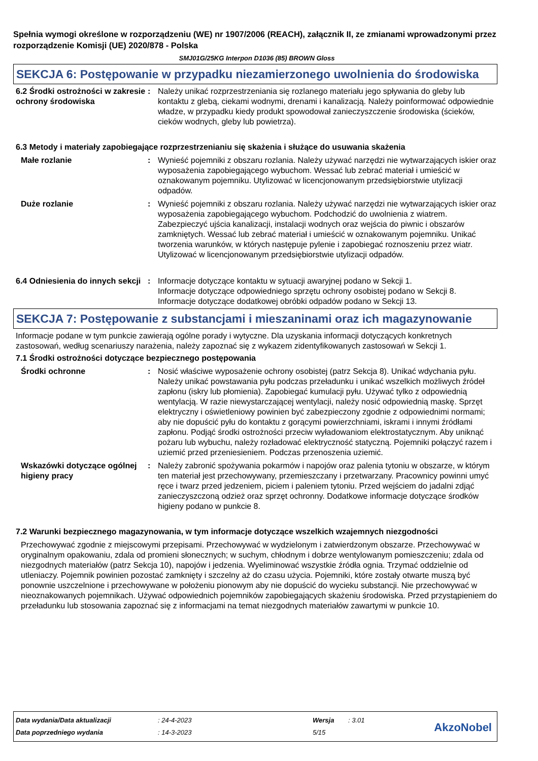Spełnia wymogi określone w rozporządzeniu (WE) nr 1907/2006 (REACH), załącznik II, ze zmianami wprowadzonymi przez rozporządzenie Komisji (UE) 2020/878 - Polska
SMJ01G/25KG Interpon D1036 (85) BROWN Gloss
SEKCJA 6: Postępowanie w przypadku niezamierzonego uwolnienia do środowiska
6.2 Środki ostrożności w zakresie ochrony środowiska
: Należy unikać rozprzestrzeniania się rozlanego materiału jego spływania do gleby lub kontaktu z glebą, ciekami wodnymi, drenami i kanalizacją. Należy poinformować odpowiednie władze, w przypadku kiedy produkt spowodował zanieczyszczenie środowiska (ścieków, cieków wodnych, gleby lub powietrza).
6.3 Metody i materiały zapobiegające rozprzestrzenianiu się skażenia i służące do usuwania skażenia
Małe rozlanie : Wynieść pojemniki z obszaru rozlania. Należy używać narzędzi nie wytwarzających iskier oraz wyposażenia zapobiegającego wybuchom. Wessać lub zebrać materiał i umieścić w oznakowanym pojemniku. Utylizować w licencjonowanym przedsiębiorstwie utylizacji odpadów.
Duże rozlanie : Wynieść pojemniki z obszaru rozlania. Należy używać narzędzi nie wytwarzających iskier oraz wyposażenia zapobiegającego wybuchom. Podchodzić do uwolnienia z wiatrem. Zabezpieczyć ujścia kanalizacji, instalacji wodnych oraz wejścia do piwnic i obszarów zamkniętych. Wessać lub zebrać materiał i umieścić w oznakowanym pojemniku. Unikać tworzenia warunków, w których następuje pylenie i zapobiegać roznoszeniu przez wiatr. Utylizować w licencjonowanym przedsiębiorstwie utylizacji odpadów.
6.4 Odniesienia do innych sekcji
: Informacje dotyczące kontaktu w sytuacji awaryjnej podano w Sekcji 1.
Informacje dotyczące odpowiedniego sprzętu ochrony osobistej podano w Sekcji 8.
Informacje dotyczące dodatkowej obróbki odpadów podano w Sekcji 13.
SEKCJA 7: Postępowanie z substancjami i mieszaninami oraz ich magazynowanie
Informacje podane w tym punkcie zawierają ogólne porady i wytyczne. Dla uzyskania informacji dotyczących konkretnych zastosowań, według scenariuszy narażenia, należy zapoznać się z wykazem zidentyfikowanych zastosowań w Sekcji 1.
7.1 Środki ostrożności dotyczące bezpiecznego postępowania
Środki ochronne : Nosić właściwe wyposażenie ochrony osobistej (patrz Sekcja 8). Unikać wdychania pyłu. Należy unikać powstawania pyłu podczas przeładunku i unikać wszelkich możliwych źródeł zapłonu (iskry lub płomienia). Zapobiegać kumulacji pyłu. Używać tylko z odpowiednią wentylacją. W razie niewystarczającej wentylacji, należy nosić odpowiednią maskę. Sprzęt elektryczny i oświetleniowy powinien być zabezpieczony zgodnie z odpowiednimi normami; aby nie dopuścić pyłu do kontaktu z gorącymi powierzchniami, iskrami i innymi źródłami zapłonu. Podjąć środki ostrożności przeciw wyładowaniom elektrostatycznym. Aby uniknąć pożaru lub wybuchu, należy rozładować elektryczność statyczną. Pojemniki połączyć razem i uziemić przed przeniesieniem. Podczas przenoszenia uziemić.
Wskazówki dotyczące ogólnej higieny pracy
: Należy zabronić spożywania pokarmów i napojów oraz palenia tytoniu w obszarze, w którym ten materiał jest przechowywany, przemieszczany i przetwarzany. Pracownicy powinni umyć ręce i twarz przed jedzeniem, piciem i paleniem tytoniu. Przed wejściem do jadalni zdjąć zanieczyszczoną odzież oraz sprzęt ochronny. Dodatkowe informacje dotyczące środków higieny podano w punkcie 8.
7.2 Warunki bezpiecznego magazynowania, w tym informacje dotyczące wszelkich wzajemnych niezgodności
Przechowywać zgodnie z miejscowymi przepisami. Przechowywać w wydzielonym i zatwierdzonym obszarze. Przechowywać w oryginalnym opakowaniu, zdala od promieni słonecznych; w suchym, chłodnym i dobrze wentylowanym pomieszczeniu; zdala od niezgodnych materiałów (patrz Sekcja 10), napojów i jedzenia. Wyeliminować wszystkie źródła ognia. Trzymać oddzielnie od utleniaczy. Pojemnik powinien pozostać zamknięty i szczelny aż do czasu użycia. Pojemniki, które zostały otwarte muszą być ponownie uszczelnione i przechowywane w położeniu pionowym aby nie dopuścić do wycieku substancji. Nie przechowywać w nieoznakowanych pojemnikach. Używać odpowiednich pojemników zapobiegających skażeniu środowiska. Przed przystąpieniem do przeładunku lub stosowania zapoznać się z informacjami na temat niezgodnych materiałów zawartymi w punkcie 10.
| Data wydania/Data aktualizacji | : 24-4-2023 | Wersja | : 3.01 |
| Data poprzedniego wydania | : 14-3-2023 | 5/15 | |
AkzoNobel